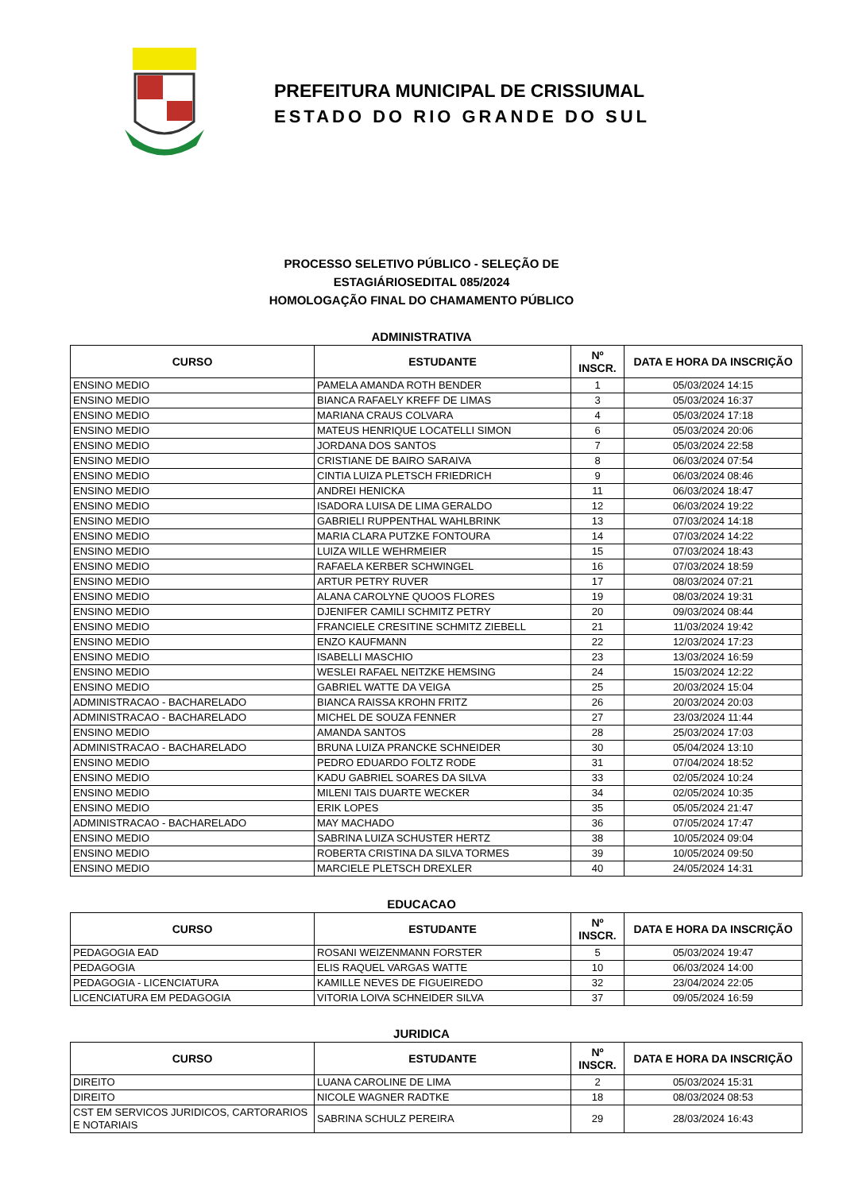PREFEITURA MUNICIPAL DE CRISSIUMAL
ESTADO DO RIO GRANDE DO SUL
PROCESSO SELETIVO PÚBLICO - SELEÇÃO DE
ESTAGIÁRIOSEDITAL 085/2024
HOMOLOGAÇÃO FINAL DO CHAMAMENTO PÚBLICO
ADMINISTRATIVA
| CURSO | ESTUDANTE | Nº INSCR. | DATA E HORA DA INSCRIÇÃO |
| --- | --- | --- | --- |
| ENSINO MEDIO | PAMELA AMANDA ROTH BENDER | 1 | 05/03/2024 14:15 |
| ENSINO MEDIO | BIANCA RAFAELY KREFF DE LIMAS | 3 | 05/03/2024 16:37 |
| ENSINO MEDIO | MARIANA CRAUS COLVARA | 4 | 05/03/2024 17:18 |
| ENSINO MEDIO | MATEUS HENRIQUE LOCATELLI SIMON | 6 | 05/03/2024 20:06 |
| ENSINO MEDIO | JORDANA DOS SANTOS | 7 | 05/03/2024 22:58 |
| ENSINO MEDIO | CRISTIANE DE BAIRO SARAIVA | 8 | 06/03/2024 07:54 |
| ENSINO MEDIO | CINTIA LUIZA PLETSCH FRIEDRICH | 9 | 06/03/2024 08:46 |
| ENSINO MEDIO | ANDREI HENICKA | 11 | 06/03/2024 18:47 |
| ENSINO MEDIO | ISADORA LUISA DE LIMA GERALDO | 12 | 06/03/2024 19:22 |
| ENSINO MEDIO | GABRIELI RUPPENTHAL WAHLBRINK | 13 | 07/03/2024 14:18 |
| ENSINO MEDIO | MARIA CLARA PUTZKE FONTOURA | 14 | 07/03/2024 14:22 |
| ENSINO MEDIO | LUIZA WILLE WEHRMEIER | 15 | 07/03/2024 18:43 |
| ENSINO MEDIO | RAFAELA KERBER SCHWINGEL | 16 | 07/03/2024 18:59 |
| ENSINO MEDIO | ARTUR PETRY RUVER | 17 | 08/03/2024 07:21 |
| ENSINO MEDIO | ALANA CAROLYNE QUOOS FLORES | 19 | 08/03/2024 19:31 |
| ENSINO MEDIO | DJENIFER CAMILI SCHMITZ PETRY | 20 | 09/03/2024 08:44 |
| ENSINO MEDIO | FRANCIELE CRESITINE SCHMITZ ZIEBELL | 21 | 11/03/2024 19:42 |
| ENSINO MEDIO | ENZO KAUFMANN | 22 | 12/03/2024 17:23 |
| ENSINO MEDIO | ISABELLI MASCHIO | 23 | 13/03/2024 16:59 |
| ENSINO MEDIO | WESLEI RAFAEL NEITZKE HEMSING | 24 | 15/03/2024 12:22 |
| ENSINO MEDIO | GABRIEL WATTE DA VEIGA | 25 | 20/03/2024 15:04 |
| ADMINISTRACAO - BACHARELADO | BIANCA RAISSA KROHN FRITZ | 26 | 20/03/2024 20:03 |
| ADMINISTRACAO - BACHARELADO | MICHEL DE SOUZA FENNER | 27 | 23/03/2024 11:44 |
| ENSINO MEDIO | AMANDA SANTOS | 28 | 25/03/2024 17:03 |
| ADMINISTRACAO - BACHARELADO | BRUNA LUIZA PRANCKE SCHNEIDER | 30 | 05/04/2024 13:10 |
| ENSINO MEDIO | PEDRO EDUARDO FOLTZ RODE | 31 | 07/04/2024 18:52 |
| ENSINO MEDIO | KADU GABRIEL SOARES DA SILVA | 33 | 02/05/2024 10:24 |
| ENSINO MEDIO | MILENI TAIS DUARTE WECKER | 34 | 02/05/2024 10:35 |
| ENSINO MEDIO | ERIK LOPES | 35 | 05/05/2024 21:47 |
| ADMINISTRACAO - BACHARELADO | MAY MACHADO | 36 | 07/05/2024 17:47 |
| ENSINO MEDIO | SABRINA LUIZA SCHUSTER HERTZ | 38 | 10/05/2024 09:04 |
| ENSINO MEDIO | ROBERTA CRISTINA DA SILVA TORMES | 39 | 10/05/2024 09:50 |
| ENSINO MEDIO | MARCIELE PLETSCH DREXLER | 40 | 24/05/2024 14:31 |
EDUCACAO
| CURSO | ESTUDANTE | Nº INSCR. | DATA E HORA DA INSCRIÇÃO |
| --- | --- | --- | --- |
| PEDAGOGIA EAD | ROSANI WEIZENMANN FORSTER | 5 | 05/03/2024 19:47 |
| PEDAGOGIA | ELIS RAQUEL VARGAS WATTE | 10 | 06/03/2024 14:00 |
| PEDAGOGIA - LICENCIATURA | KAMILLE NEVES DE FIGUEIREDO | 32 | 23/04/2024 22:05 |
| LICENCIATURA EM PEDAGOGIA | VITORIA LOIVA SCHNEIDER SILVA | 37 | 09/05/2024 16:59 |
JURIDICA
| CURSO | ESTUDANTE | Nº INSCR. | DATA E HORA DA INSCRIÇÃO |
| --- | --- | --- | --- |
| DIREITO | LUANA CAROLINE DE LIMA | 2 | 05/03/2024 15:31 |
| DIREITO | NICOLE WAGNER RADTKE | 18 | 08/03/2024 08:53 |
| CST EM SERVICOS JURIDICOS, CARTORARIOS E NOTARIAIS | SABRINA SCHULZ PEREIRA | 29 | 28/03/2024 16:43 |